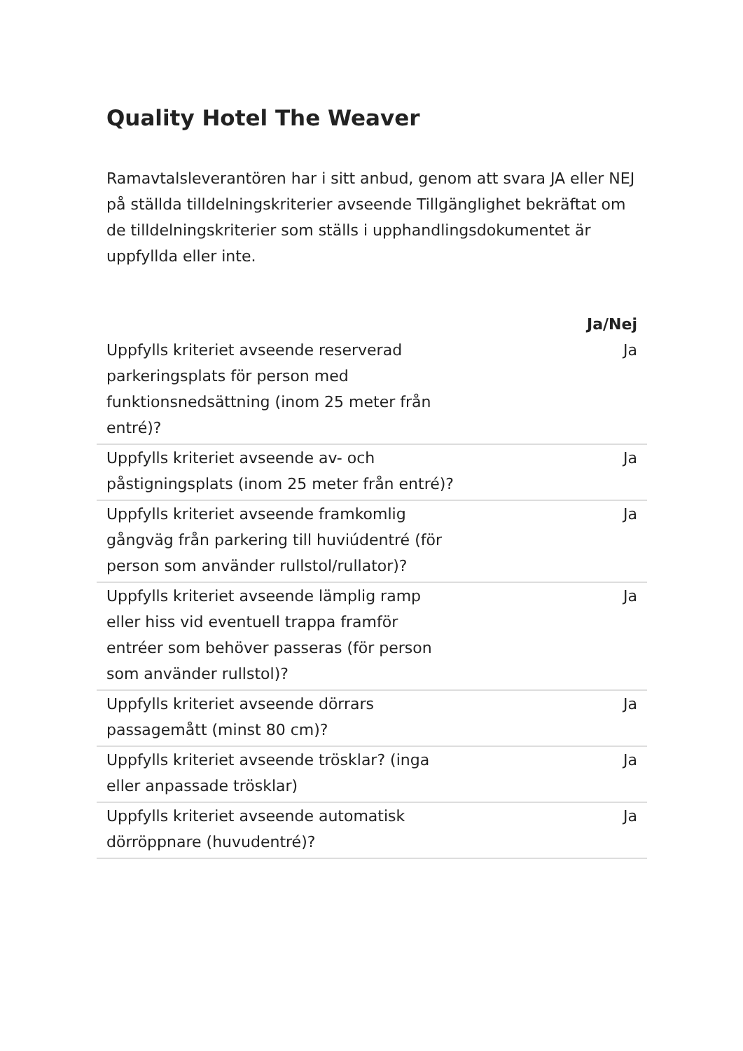Quality Hotel The Weaver
Ramavtalsleverantören har i sitt anbud, genom att svara JA eller NEJ på ställda tilldelningskriterier avseende Tillgänglighet bekräftat om de tilldelningskriterier som ställs i upphandlingsdokumentet är uppfyllda eller inte.
| | Ja/Nej |
| --- | --- |
| Uppfylls kriteriet avseende reserverad parkeringsplats för person med funktionsnedsättning (inom 25 meter från entré)? | Ja |
| Uppfylls kriteriet avseende av- och påstigningsplats (inom 25 meter från entré)? | Ja |
| Uppfylls kriteriet avseende framkomlig gångväg från parkering till huviúdentré (för person som använder rullstol/rullator)? | Ja |
| Uppfylls kriteriet avseende lämplig ramp eller hiss vid eventuell trappa framför entréer som behöver passeras (för person som använder rullstol)? | Ja |
| Uppfylls kriteriet avseende dörrars passagemått (minst 80 cm)? | Ja |
| Uppfylls kriteriet avseende trösklar? (inga eller anpassade trösklar) | Ja |
| Uppfylls kriteriet avseende automatisk dörröppnare (huvudentré)? | Ja |